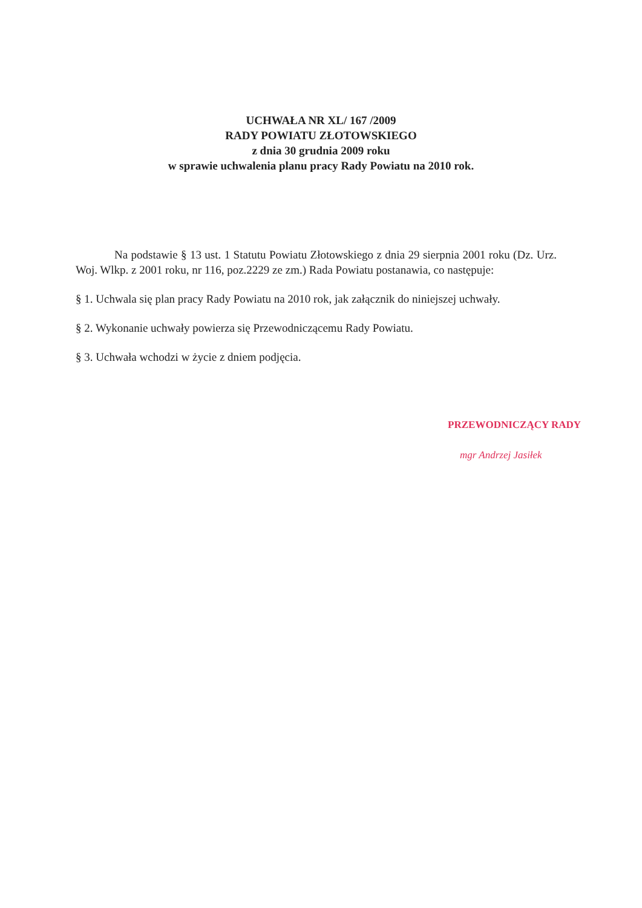UCHWAŁA NR XL/ 167 /2009
RADY POWIATU ZŁOTOWSKIEGO
z dnia 30 grudnia 2009 roku
w sprawie uchwalenia planu pracy Rady Powiatu na 2010 rok.
Na podstawie § 13 ust. 1 Statutu Powiatu Złotowskiego z dnia 29 sierpnia 2001 roku (Dz. Urz. Woj. Wlkp. z 2001 roku, nr 116, poz.2229 ze zm.) Rada Powiatu postanawia, co następuje:
§ 1. Uchwala się plan pracy Rady Powiatu na 2010 rok, jak załącznik do niniejszej uchwały.
§ 2. Wykonanie uchwały powierza się Przewodniczącemu Rady Powiatu.
§ 3. Uchwała wchodzi w życie z dniem podjęcia.
PRZEWODNICZĄCY RADY
mgr Andrzej Jasiłek